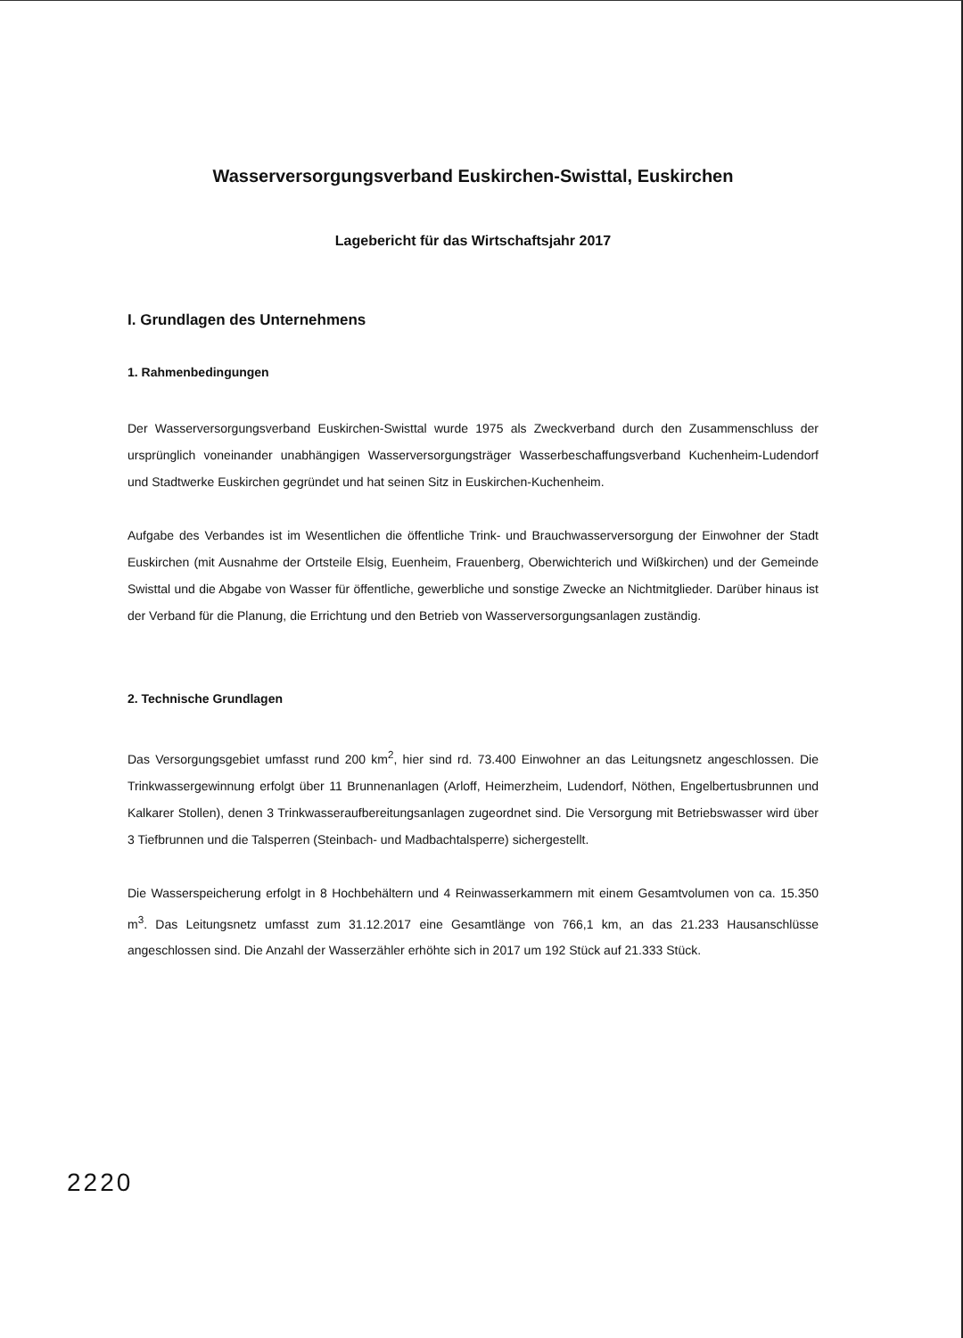Wasserversorgungsverband Euskirchen-Swisttal, Euskirchen
Lagebericht für das Wirtschaftsjahr 2017
I. Grundlagen des Unternehmens
1. Rahmenbedingungen
Der Wasserversorgungsverband Euskirchen-Swisttal wurde 1975 als Zweckverband durch den Zusammenschluss der ursprünglich voneinander unabhängigen Wasserversorgungsträger Wasserbeschaffungsverband Kuchenheim-Ludendorf und Stadtwerke Euskirchen gegründet und hat seinen Sitz in Euskirchen-Kuchenheim.
Aufgabe des Verbandes ist im Wesentlichen die öffentliche Trink- und Brauchwasserversorgung der Einwohner der Stadt Euskirchen (mit Ausnahme der Ortsteile Elsig, Euenheim, Frauenberg, Oberwichterich und Wißkirchen) und der Gemeinde Swisttal und die Abgabe von Wasser für öffentliche, gewerbliche und sonstige Zwecke an Nichtmitglieder. Darüber hinaus ist der Verband für die Planung, die Errichtung und den Betrieb von Wasserversorgungsanlagen zuständig.
2. Technische Grundlagen
Das Versorgungsgebiet umfasst rund 200 km<sup>2</sup>, hier sind rd. 73.400 Einwohner an das Leitungsnetz angeschlossen. Die Trinkwassergewinnung erfolgt über 11 Brunnenanlagen (Arloff, Heimerzheim, Ludendorf, Nöthen, Engelbertusbrunnen und Kalkarer Stollen), denen 3 Trinkwasseraufbereitungsanlagen zugeordnet sind. Die Versorgung mit Betriebswasser wird über 3 Tiefbrunnen und die Talsperren (Steinbach- und Madbachtalsperre) sichergestellt.
Die Wasserspeicherung erfolgt in 8 Hochbehältern und 4 Reinwasserkammern mit einem Gesamtvolumen von ca. 15.350 m<sup>3</sup>. Das Leitungsnetz umfasst zum 31.12.2017 eine Gesamtlänge von 766,1 km, an das 21.233 Hausanschlüsse angeschlossen sind. Die Anzahl der Wasserzähler erhöhte sich in 2017 um 192 Stück auf 21.333 Stück.
2220